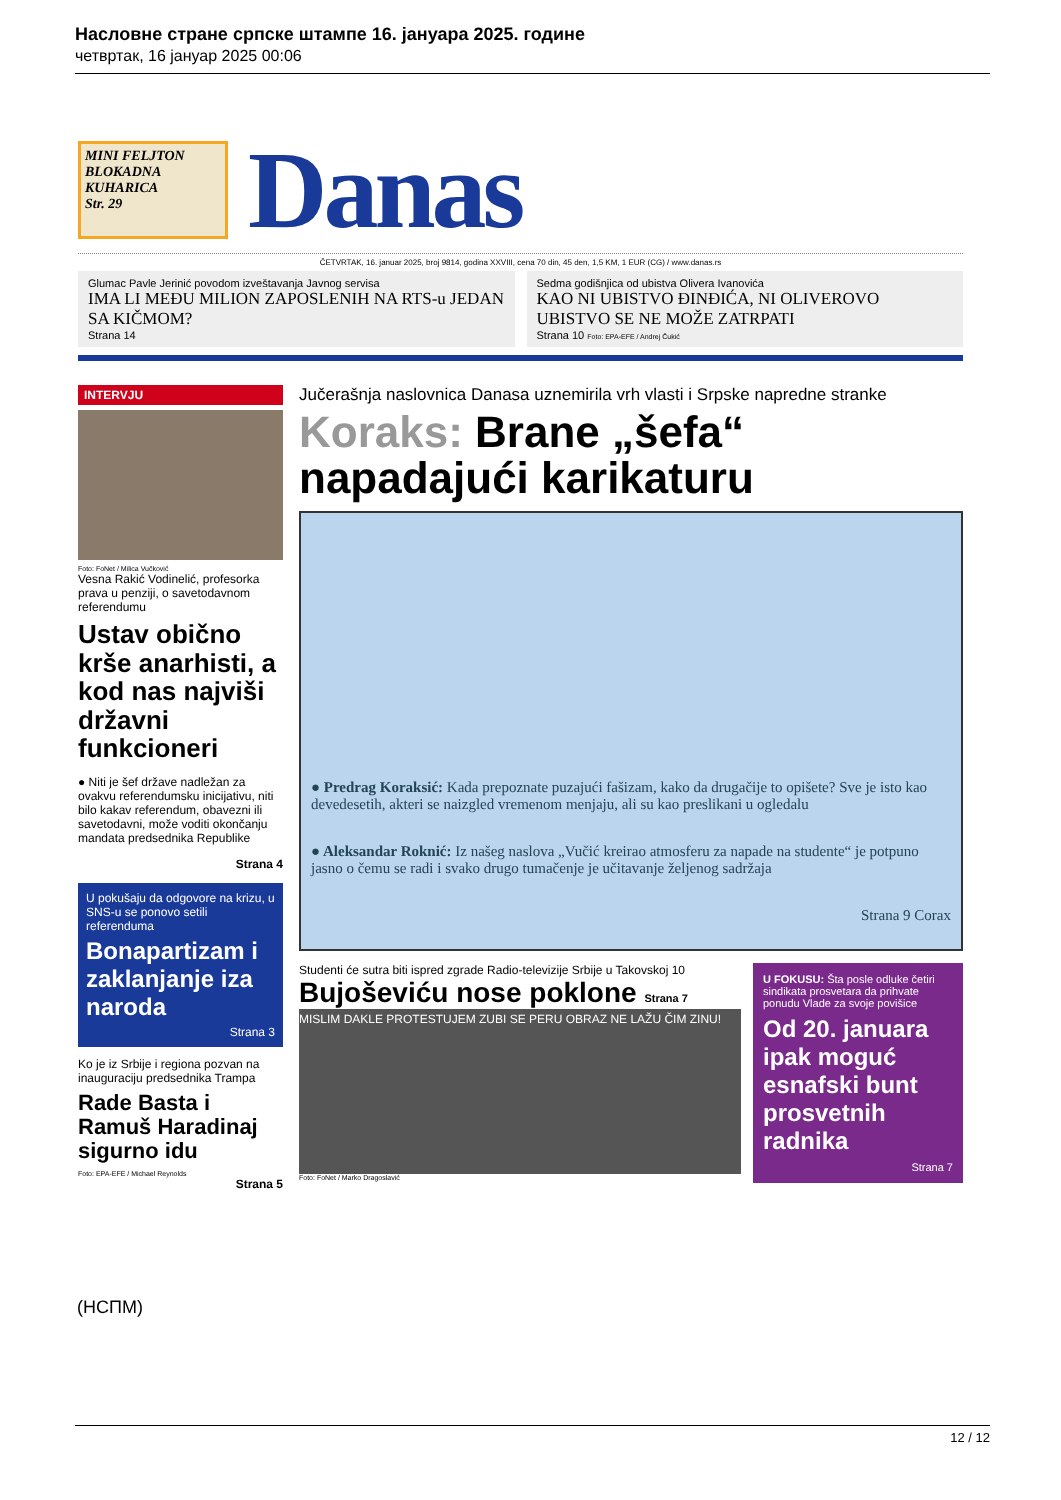Насловне стране српске штампе 16. јануара 2025. године
четвртак, 16 јануар 2025 00:06
MINI FELJTON
BLOKADNA
KUHARICA
Str. 29
Danas
ČETVRTAK, 16. januar 2025, broj 9814, godina XXVIII, cena 70 din, 45 den, 1,5 KM, 1 EUR (CG) / www.danas.rs
Glumac Pavle Jerinić povodom izveštavanja Javnog servisa
IMA LI MEĐU MILION ZAPOSLENIH NA RTS-u JEDAN SA KIČMOM?
Strana 14
Sedma godišnjica od ubistva Olivera Ivanovića
KAO NI UBISTVO ĐINĐIĆA, NI OLIVEROVO UBISTVO SE NE MOŽE ZATRPATI
Strana 10 Foto: EPA-EFE / Andrej Čukić
INTERVJU
Foto: FoNet / Milica Vučković
Vesna Rakić Vodinelić, profesorka prava u penziji, o savetodavnom referendumu
Ustav obično krše anarhisti, a kod nas najviši državni funkcioneri
● Niti je šef države nadležan za ovakvu referendumsku inicijativu, niti bilo kakav referendum, obavezni ili savetodavni, može voditi okončanju mandata predsednika Republike
Strana 4
U pokušaju da odgovore na krizu, u SNS-u se ponovo setili referenduma
Bonapartizam i zaklanjanje iza naroda
Strana 3
Ko je iz Srbije i regiona pozvan na inauguraciju predsednika Trampa
Rade Basta i Ramuš Haradinaj sigurno idu
Foto: EPA-EFE / Michael Reynolds
Strana 5
Jučerašnja naslovnica Danasa uznemirila vrh vlasti i Srpske napredne stranke
Koraks: Brane „šefa“ napadajući karikaturu
● Predrag Koraksić: Kada prepoznate puzajući fašizam, kako da drugačije to opišete? Sve je isto kao devedesetih, akteri se naizgled vremenom menjaju, ali su kao preslikani u ogledalu
● Aleksandar Roknić: Iz našeg naslova „Vučić kreirao atmosferu za napade na studente“ je potpuno jasno o čemu se radi i svako drugo tumačenje je učitavanje željenog sadržaja
Strana 9 Corax
Studenti će sutra biti ispred zgrade Radio-televizije Srbije u Takovskoj 10
Bujoševiću nose poklone Strana 7
MISLIM DAKLE PROTESTUJEM ZUBI SE PERU OBRAZ NE LAŽU ČIM ZINU!
Foto: FoNet / Marko Dragoslavić
U FOKUSU: Šta posle odluke četiri sindikata prosvetara da prihvate ponudu Vlade za svoje povišice
Od 20. januara ipak moguć esnafski bunt prosvetnih radnika
Strana 7
(НСПМ)
12 / 12